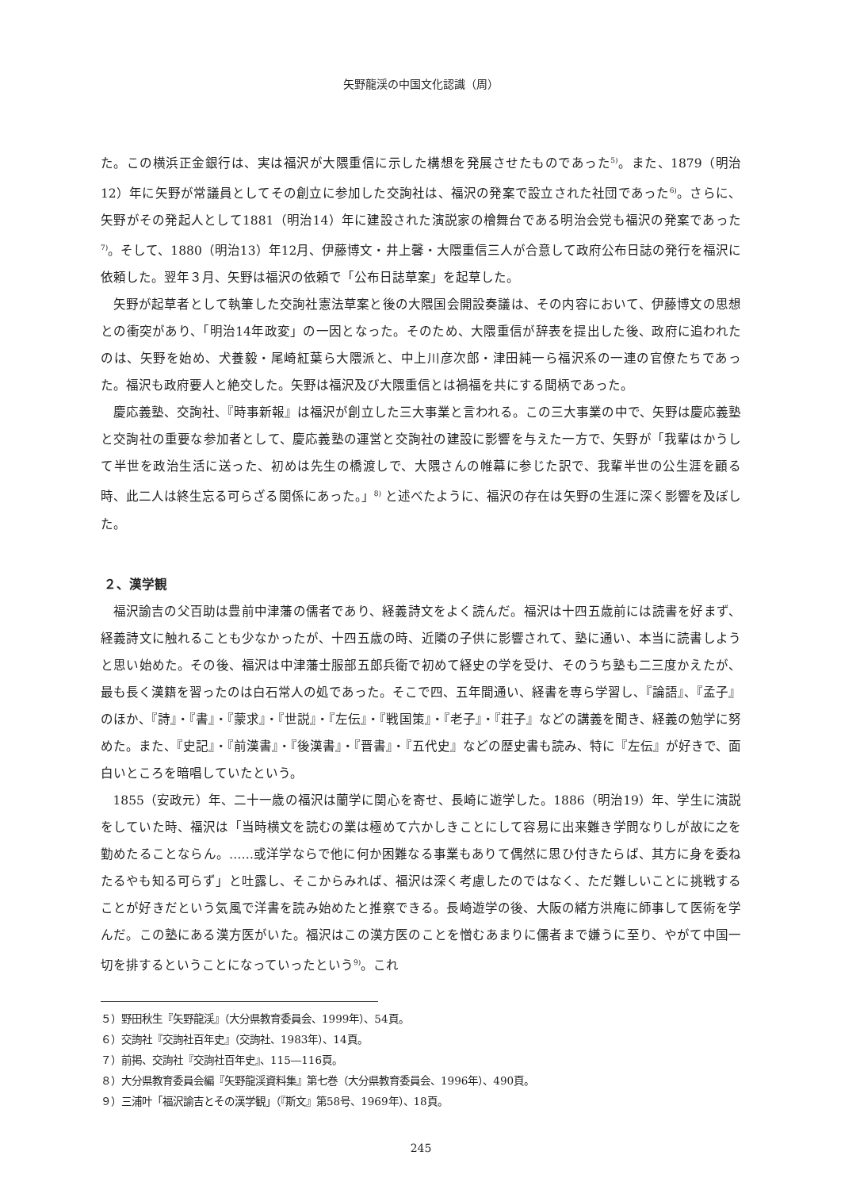矢野龍渓の中国文化認識（周）
た。この横浜正金銀行は、実は福沢が大隈重信に示した構想を発展させたものであった<sup>5)</sup>。また、1879（明治12）年に矢野が常議員としてその創立に参加した交詢社は、福沢の発案で設立された社団であった<sup>6)</sup>。さらに、矢野がその発起人として1881（明治14）年に建設された演説家の檜舞台である明治会党も福沢の発案であった<sup>7)</sup>。そして、1880（明治13）年12月、伊藤博文・井上馨・大隈重信三人が合意して政府公布日誌の発行を福沢に依頼した。翌年３月、矢野は福沢の依頼で「公布日誌草案」を起草した。
矢野が起草者として執筆した交詢社憲法草案と後の大隈国会開設奏議は、その内容において、伊藤博文の思想との衝突があり、「明治14年政変」の一因となった。そのため、大隈重信が辞表を提出した後、政府に追われたのは、矢野を始め、犬養毅・尾崎紅葉ら大隈派と、中上川彦次郎・津田純一ら福沢系の一連の官僚たちであった。福沢も政府要人と絶交した。矢野は福沢及び大隈重信とは禍福を共にする間柄であった。
慶応義塾、交詢社、『時事新報』は福沢が創立した三大事業と言われる。この三大事業の中で、矢野は慶応義塾と交詢社の重要な参加者として、慶応義塾の運営と交詢社の建設に影響を与えた一方で、矢野が「我輩はかうして半世を政治生活に送った、初めは先生の橋渡しで、大隈さんの帷幕に参じた訳で、我輩半世の公生涯を顧る時、此二人は終生忘る可らざる関係にあった。」<sup>8)</sup> と述べたように、福沢の存在は矢野の生涯に深く影響を及ぼした。
２、漢学観
福沢諭吉の父百助は豊前中津藩の儒者であり、経義詩文をよく読んだ。福沢は十四五歳前には読書を好まず、経義詩文に触れることも少なかったが、十四五歳の時、近隣の子供に影響されて、塾に通い、本当に読書しようと思い始めた。その後、福沢は中津藩士服部五郎兵衛で初めて経史の学を受け、そのうち塾も二三度かえたが、最も長く漢籍を習ったのは白石常人の処であった。そこで四、五年間通い、経書を専ら学習し、『論語』、『孟子』のほか、『詩』・『書』・『蒙求』・『世説』・『左伝』・『戦国策』・『老子』・『荘子』などの講義を聞き、経義の勉学に努めた。また、『史記』・『前漢書』・『後漢書』・『晋書』・『五代史』などの歴史書も読み、特に『左伝』が好きで、面白いところを暗唱していたという。
1855（安政元）年、二十一歳の福沢は蘭学に関心を寄せ、長崎に遊学した。1886（明治19）年、学生に演説をしていた時、福沢は「当時横文を読むの業は極めて六かしきことにして容易に出来難き学問なりしが故に之を勤めたることならん。……或洋学ならで他に何か困難なる事業もありて偶然に思ひ付きたらば、其方に身を委ねたるやも知る可らず」と吐露し、そこからみれば、福沢は深く考慮したのではなく、ただ難しいことに挑戦することが好きだという気風で洋書を読み始めたと推察できる。長崎遊学の後、大阪の緒方洪庵に師事して医術を学んだ。この塾にある漢方医がいた。福沢はこの漢方医のことを憎むあまりに儒者まで嫌うに至り、やがて中国一切を排するということになっていったという<sup>9)</sup>。これ
５）野田秋生『矢野龍渓』（大分県教育委員会、1999年）、54頁。
６）交詢社『交詢社百年史』（交詢社、1983年）、14頁。
７）前掲、交詢社『交詢社百年史』、115―116頁。
８）大分県教育委員会編『矢野龍渓資料集』第七巻（大分県教育委員会、1996年）、490頁。
９）三浦叶「福沢諭吉とその漢学観」（『斯文』第58号、1969年）、18頁。
245